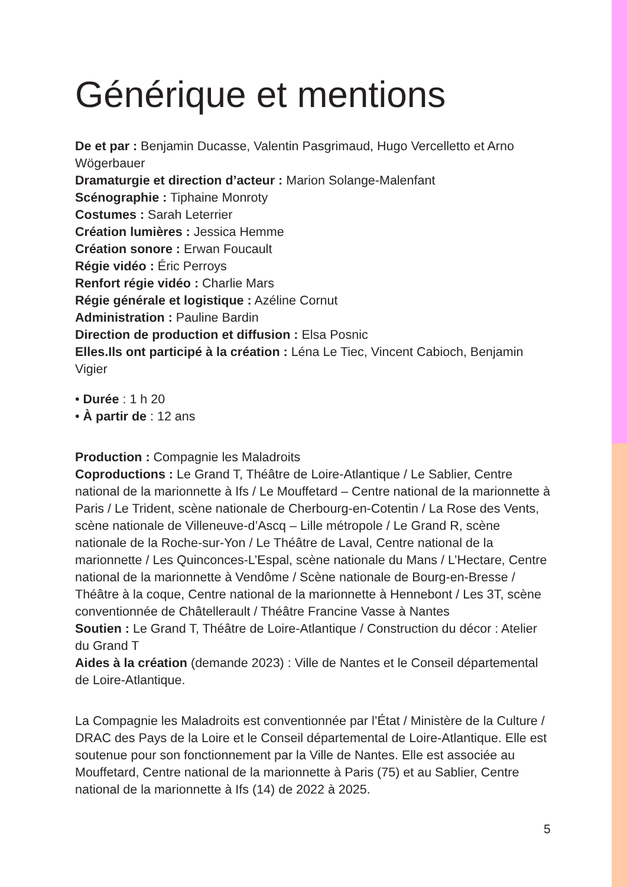Générique et mentions
De et par : Benjamin Ducasse, Valentin Pasgrimaud, Hugo Vercelletto et Arno Wögerbauer
Dramaturgie et direction d’acteur : Marion Solange-Malenfant
Scénographie : Tiphaine Monroty
Costumes : Sarah Leterrier
Création lumières : Jessica Hemme
Création sonore : Erwan Foucault
Régie vidéo : Éric Perroys
Renfort régie vidéo : Charlie Mars
Régie générale et logistique : Azéline Cornut
Administration : Pauline Bardin
Direction de production et diffusion : Elsa Posnic
Elles.Ils ont participé à la création : Léna Le Tiec, Vincent Cabioch, Benjamin Vigier
• Durée : 1 h 20
• À partir de : 12 ans
Production : Compagnie les Maladroits
Coproductions : Le Grand T, Théâtre de Loire-Atlantique / Le Sablier, Centre national de la marionnette à Ifs / Le Mouffetard – Centre national de la marionnette à Paris / Le Trident, scène nationale de Cherbourg-en-Cotentin / La Rose des Vents, scène nationale de Villeneuve-d’Ascq – Lille métropole / Le Grand R, scène nationale de la Roche-sur-Yon / Le Théâtre de Laval, Centre national de la marionnette / Les Quinconces-L’Espal, scène nationale du Mans / L’Hectare, Centre national de la marionnette à Vendôme / Scène nationale de Bourg-en-Bresse / Théâtre à la coque, Centre national de la marionnette à Hennebont / Les 3T, scène conventionnée de Châtellerault / Théâtre Francine Vasse à Nantes
Soutien : Le Grand T, Théâtre de Loire-Atlantique / Construction du décor : Atelier du Grand T
Aides à la création (demande 2023) : Ville de Nantes et le Conseil départemental de Loire-Atlantique.
La Compagnie les Maladroits est conventionnée par l’État / Ministère de la Culture / DRAC des Pays de la Loire et le Conseil départemental de Loire-Atlantique. Elle est soutenue pour son fonctionnement par la Ville de Nantes. Elle est associée au Mouffetard, Centre national de la marionnette à Paris (75) et au Sablier, Centre national de la marionnette à Ifs (14) de 2022 à 2025.
5